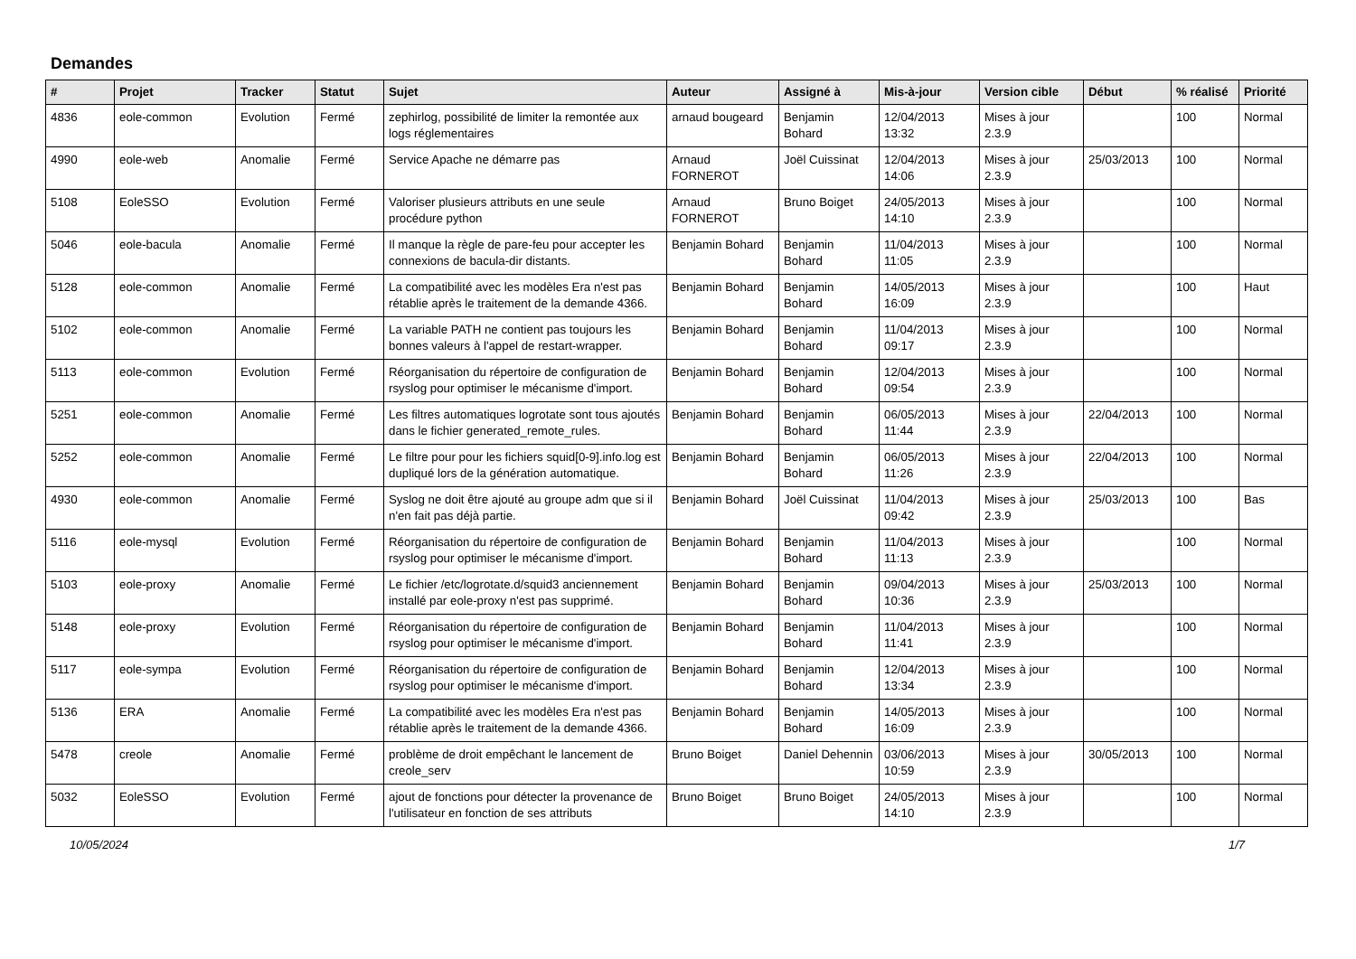Demandes
| # | Projet | Tracker | Statut | Sujet | Auteur | Assigné à | Mis-à-jour | Version cible | Début | % réalisé | Priorité |
| --- | --- | --- | --- | --- | --- | --- | --- | --- | --- | --- | --- |
| 4836 | eole-common | Evolution | Fermé | zephirlog, possibilité de limiter la remontée aux logs réglementaires | arnaud bougeard | Benjamin Bohard | 12/04/2013 13:32 | Mises à jour 2.3.9 | | 100 | Normal |
| 4990 | eole-web | Anomalie | Fermé | Service Apache ne démarre pas | Arnaud FORNEROT | Joël Cuissinat | 12/04/2013 14:06 | Mises à jour 2.3.9 | 25/03/2013 | 100 | Normal |
| 5108 | EoleSSO | Evolution | Fermé | Valoriser plusieurs attributs en une seule procédure python | Arnaud FORNEROT | Bruno Boiget | 24/05/2013 14:10 | Mises à jour 2.3.9 | | 100 | Normal |
| 5046 | eole-bacula | Anomalie | Fermé | Il manque la règle de pare-feu pour accepter les connexions de bacula-dir distants. | Benjamin Bohard | Benjamin Bohard | 11/04/2013 11:05 | Mises à jour 2.3.9 | | 100 | Normal |
| 5128 | eole-common | Anomalie | Fermé | La compatibilité avec les modèles Era n'est pas rétablie après le traitement de la demande 4366. | Benjamin Bohard | Benjamin Bohard | 14/05/2013 16:09 | Mises à jour 2.3.9 | | 100 | Haut |
| 5102 | eole-common | Anomalie | Fermé | La variable PATH ne contient pas toujours les bonnes valeurs à l'appel de restart-wrapper. | Benjamin Bohard | Benjamin Bohard | 11/04/2013 09:17 | Mises à jour 2.3.9 | | 100 | Normal |
| 5113 | eole-common | Evolution | Fermé | Réorganisation du répertoire de configuration de rsyslog pour optimiser le mécanisme d'import. | Benjamin Bohard | Benjamin Bohard | 12/04/2013 09:54 | Mises à jour 2.3.9 | | 100 | Normal |
| 5251 | eole-common | Anomalie | Fermé | Les filtres automatiques logrotate sont tous ajoutés dans le fichier generated_remote_rules. | Benjamin Bohard | Benjamin Bohard | 06/05/2013 11:44 | Mises à jour 2.3.9 | 22/04/2013 | 100 | Normal |
| 5252 | eole-common | Anomalie | Fermé | Le filtre pour pour les fichiers squid[0-9].info.log est dupliqué lors de la génération automatique. | Benjamin Bohard | Benjamin Bohard | 06/05/2013 11:26 | Mises à jour 2.3.9 | 22/04/2013 | 100 | Normal |
| 4930 | eole-common | Anomalie | Fermé | Syslog ne doit être ajouté au groupe adm que si il n'en fait pas déjà partie. | Benjamin Bohard | Joël Cuissinat | 11/04/2013 09:42 | Mises à jour 2.3.9 | 25/03/2013 | 100 | Bas |
| 5116 | eole-mysql | Evolution | Fermé | Réorganisation du répertoire de configuration de rsyslog pour optimiser le mécanisme d'import. | Benjamin Bohard | Benjamin Bohard | 11/04/2013 11:13 | Mises à jour 2.3.9 | | 100 | Normal |
| 5103 | eole-proxy | Anomalie | Fermé | Le fichier /etc/logrotate.d/squid3 anciennement installé par eole-proxy n'est pas supprimé. | Benjamin Bohard | Benjamin Bohard | 09/04/2013 10:36 | Mises à jour 2.3.9 | 25/03/2013 | 100 | Normal |
| 5148 | eole-proxy | Evolution | Fermé | Réorganisation du répertoire de configuration de rsyslog pour optimiser le mécanisme d'import. | Benjamin Bohard | Benjamin Bohard | 11/04/2013 11:41 | Mises à jour 2.3.9 | | 100 | Normal |
| 5117 | eole-sympa | Evolution | Fermé | Réorganisation du répertoire de configuration de rsyslog pour optimiser le mécanisme d'import. | Benjamin Bohard | Benjamin Bohard | 12/04/2013 13:34 | Mises à jour 2.3.9 | | 100 | Normal |
| 5136 | ERA | Anomalie | Fermé | La compatibilité avec les modèles Era n'est pas rétablie après le traitement de la demande 4366. | Benjamin Bohard | Benjamin Bohard | 14/05/2013 16:09 | Mises à jour 2.3.9 | | 100 | Normal |
| 5478 | creole | Anomalie | Fermé | problème de droit empêchant le lancement de creole_serv | Bruno Boiget | Daniel Dehennin | 03/06/2013 10:59 | Mises à jour 2.3.9 | 30/05/2013 | 100 | Normal |
| 5032 | EoleSSO | Evolution | Fermé | ajout de fonctions pour détecter la provenance de l'utilisateur en fonction de ses attributs | Bruno Boiget | Bruno Boiget | 24/05/2013 14:10 | Mises à jour 2.3.9 | | 100 | Normal |
10/05/2024 1/7